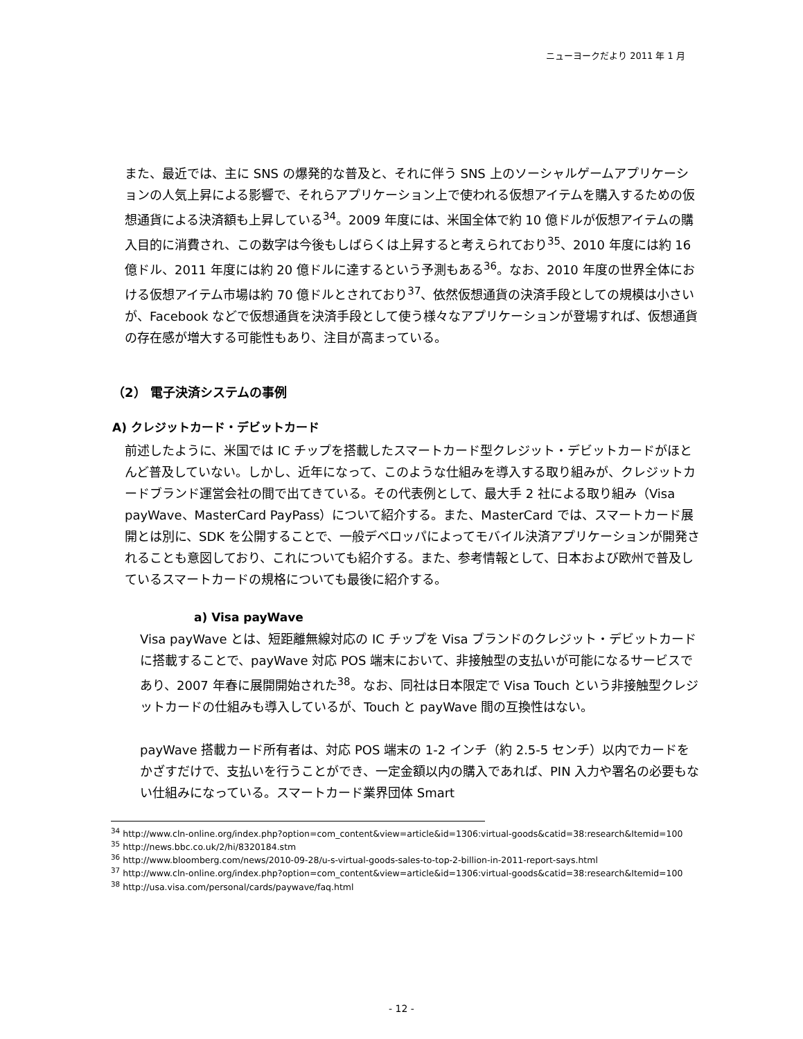ニューヨークだより 2011 年 1 月
また、最近では、主に SNS の爆発的な普及と、それに伴う SNS 上のソーシャルゲームアプリケーションの人気上昇による影響で、それらアプリケーション上で使われる仮想アイテムを購入するための仮想通貨による決済額も上昇している<sup>34</sup>。2009 年度には、米国全体で約 10 億ドルが仮想アイテムの購入目的に消費され、この数字は今後もしばらくは上昇すると考えられており<sup>35</sup>、2010 年度には約 16 億ドル、2011 年度には約 20 億ドルに達するという予測もある<sup>36</sup>。なお、2010 年度の世界全体における仮想アイテム市場は約 70 億ドルとされており<sup>37</sup>、依然仮想通貨の決済手段としての規模は小さいが、Facebook などで仮想通貨を決済手段として使う様々なアプリケーションが登場すれば、仮想通貨の存在感が増大する可能性もあり、注目が高まっている。
（2） 電子決済システムの事例
A) クレジットカード・デビットカード
前述したように、米国では IC チップを搭載したスマートカード型クレジット・デビットカードがほとんど普及していない。しかし、近年になって、このような仕組みを導入する取り組みが、クレジットカードブランド運営会社の間で出てきている。その代表例として、最大手 2 社による取り組み（Visa payWave、MasterCard PayPass）について紹介する。また、MasterCard では、スマートカード展開とは別に、SDK を公開することで、一般デベロッパによってモバイル決済アプリケーションが開発されることも意図しており、これについても紹介する。また、参考情報として、日本および欧州で普及しているスマートカードの規格についても最後に紹介する。
a) Visa payWave
Visa payWave とは、短距離無線対応の IC チップを Visa ブランドのクレジット・デビットカードに搭載することで、payWave 対応 POS 端末において、非接触型の支払いが可能になるサービスであり、2007 年春に展開開始された<sup>38</sup>。なお、同社は日本限定で Visa Touch という非接触型クレジットカードの仕組みも導入しているが、Touch と payWave 間の互換性はない。
payWave 搭載カード所有者は、対応 POS 端末の 1-2 インチ（約 2.5-5 センチ）以内でカードをかざすだけで、支払いを行うことができ、一定金額以内の購入であれば、PIN 入力や署名の必要もない仕組みになっている。スマートカード業界団体 Smart
<sup>34</sup> http://www.cln-online.org/index.php?option=com_content&view=article&id=1306:virtual-goods&catid=38:research&Itemid=100
<sup>35</sup> http://news.bbc.co.uk/2/hi/8320184.stm
<sup>36</sup> http://www.bloomberg.com/news/2010-09-28/u-s-virtual-goods-sales-to-top-2-billion-in-2011-report-says.html
<sup>37</sup> http://www.cln-online.org/index.php?option=com_content&view=article&id=1306:virtual-goods&catid=38:research&Itemid=100
<sup>38</sup> http://usa.visa.com/personal/cards/paywave/faq.html
- 12 -